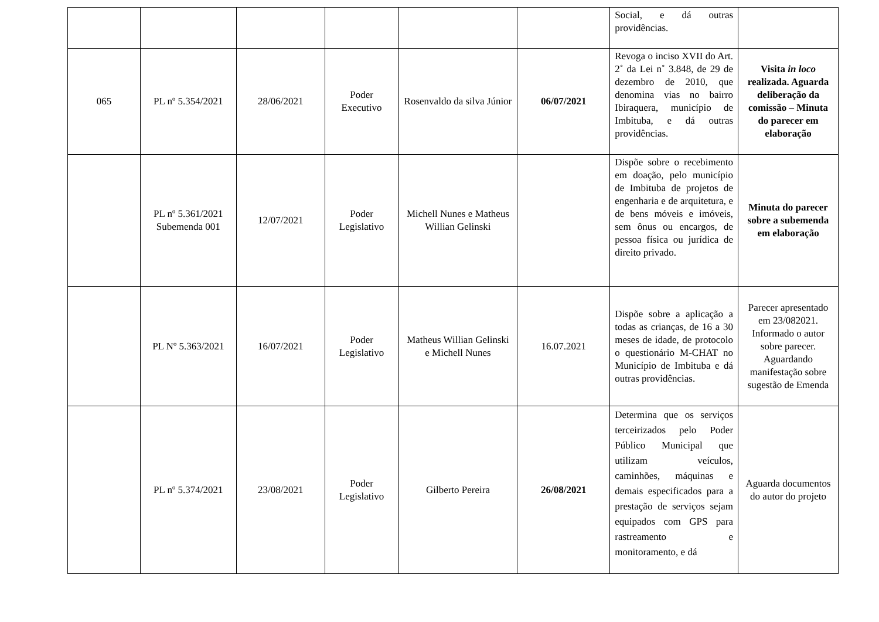| | | | | | | Social, e dá outras providências. | |
| 065 | PL nº 5.354/2021 | 28/06/2021 | Poder Executivo | Rosenvaldo da silva Júnior | 06/07/2021 | Revoga o inciso XVII do Art. 2˚ da Lei n˚ 3.848, de 29 de dezembro de 2010, que denomina vias no bairro Ibiraquera, município de Imbituba, e dá outras providências. | Visita in loco realizada. Aguarda deliberação da comissão – Minuta do parecer em elaboração |
| | PL nº 5.361/2021 Subemenda 001 | 12/07/2021 | Poder Legislativo | Michell Nunes e Matheus Willian Gelinski | | Dispõe sobre o recebimento em doação, pelo município de Imbituba de projetos de engenharia e de arquitetura, e de bens móveis e imóveis, sem ônus ou encargos, de pessoa física ou jurídica de direito privado. | Minuta do parecer sobre a subemenda em elaboração |
| | PL Nº 5.363/2021 | 16/07/2021 | Poder Legislativo | Matheus Willian Gelinski e Michell Nunes | 16.07.2021 | Dispõe sobre a aplicação a todas as crianças, de 16 a 30 meses de idade, de protocolo o questionário M-CHAT no Município de Imbituba e dá outras providências. | Parecer apresentado em 23/082021. Informado o autor sobre parecer. Aguardando manifestação sobre sugestão de Emenda |
| | PL nº 5.374/2021 | 23/08/2021 | Poder Legislativo | Gilberto Pereira | 26/08/2021 | Determina que os serviços terceirizados pelo Poder Público Municipal que utilizam veículos, caminhões, máquinas e demais especificados para a prestação de serviços sejam equipados com GPS para rastreamento e monitoramento, e dá | Aguarda documentos do autor do projeto |